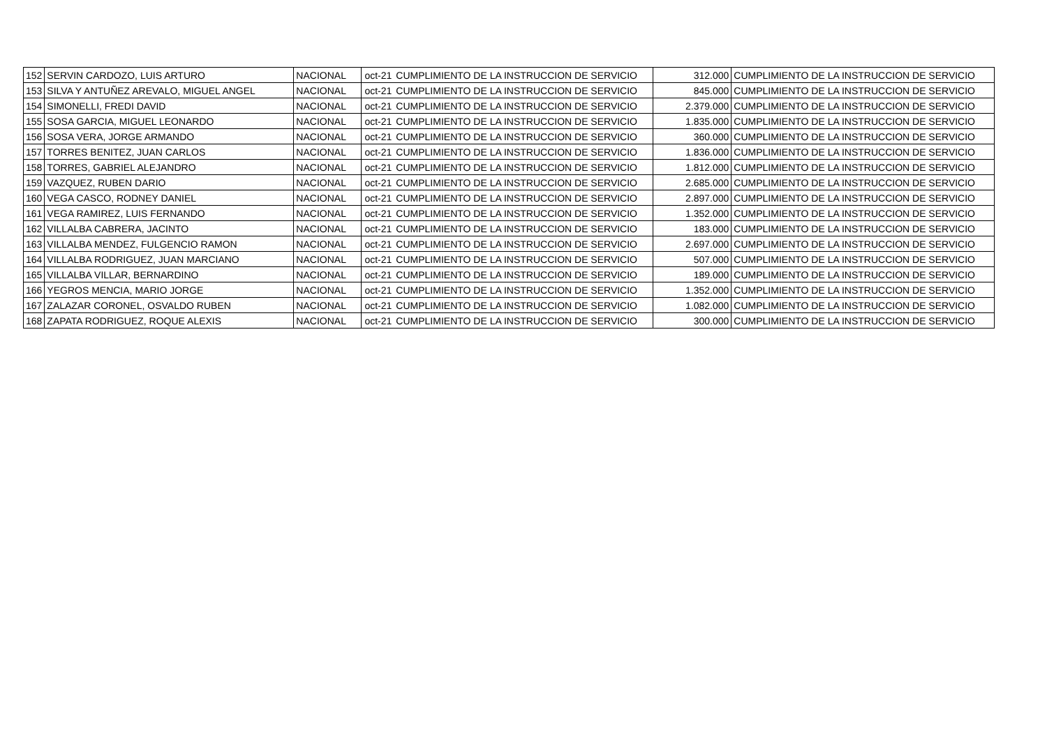| 152 | SERVIN CARDOZO, LUIS ARTURO | NACIONAL | oct-21 | CUMPLIMIENTO DE LA INSTRUCCION DE SERVICIO | 312.000 | CUMPLIMIENTO DE LA INSTRUCCION DE SERVICIO |
| 153 | SILVA Y ANTUÑEZ AREVALO, MIGUEL ANGEL | NACIONAL | oct-21 | CUMPLIMIENTO DE LA INSTRUCCION DE SERVICIO | 845.000 | CUMPLIMIENTO DE LA INSTRUCCION DE SERVICIO |
| 154 | SIMONELLI, FREDI DAVID | NACIONAL | oct-21 | CUMPLIMIENTO DE LA INSTRUCCION DE SERVICIO | 2.379.000 | CUMPLIMIENTO DE LA INSTRUCCION DE SERVICIO |
| 155 | SOSA GARCIA, MIGUEL LEONARDO | NACIONAL | oct-21 | CUMPLIMIENTO DE LA INSTRUCCION DE SERVICIO | 1.835.000 | CUMPLIMIENTO DE LA INSTRUCCION DE SERVICIO |
| 156 | SOSA VERA, JORGE ARMANDO | NACIONAL | oct-21 | CUMPLIMIENTO DE LA INSTRUCCION DE SERVICIO | 360.000 | CUMPLIMIENTO DE LA INSTRUCCION DE SERVICIO |
| 157 | TORRES BENITEZ, JUAN CARLOS | NACIONAL | oct-21 | CUMPLIMIENTO DE LA INSTRUCCION DE SERVICIO | 1.836.000 | CUMPLIMIENTO DE LA INSTRUCCION DE SERVICIO |
| 158 | TORRES, GABRIEL ALEJANDRO | NACIONAL | oct-21 | CUMPLIMIENTO DE LA INSTRUCCION DE SERVICIO | 1.812.000 | CUMPLIMIENTO DE LA INSTRUCCION DE SERVICIO |
| 159 | VAZQUEZ, RUBEN DARIO | NACIONAL | oct-21 | CUMPLIMIENTO DE LA INSTRUCCION DE SERVICIO | 2.685.000 | CUMPLIMIENTO DE LA INSTRUCCION DE SERVICIO |
| 160 | VEGA CASCO, RODNEY DANIEL | NACIONAL | oct-21 | CUMPLIMIENTO DE LA INSTRUCCION DE SERVICIO | 2.897.000 | CUMPLIMIENTO DE LA INSTRUCCION DE SERVICIO |
| 161 | VEGA RAMIREZ, LUIS FERNANDO | NACIONAL | oct-21 | CUMPLIMIENTO DE LA INSTRUCCION DE SERVICIO | 1.352.000 | CUMPLIMIENTO DE LA INSTRUCCION DE SERVICIO |
| 162 | VILLALBA CABRERA, JACINTO | NACIONAL | oct-21 | CUMPLIMIENTO DE LA INSTRUCCION DE SERVICIO | 183.000 | CUMPLIMIENTO DE LA INSTRUCCION DE SERVICIO |
| 163 | VILLALBA MENDEZ, FULGENCIO RAMON | NACIONAL | oct-21 | CUMPLIMIENTO DE LA INSTRUCCION DE SERVICIO | 2.697.000 | CUMPLIMIENTO DE LA INSTRUCCION DE SERVICIO |
| 164 | VILLALBA RODRIGUEZ, JUAN MARCIANO | NACIONAL | oct-21 | CUMPLIMIENTO DE LA INSTRUCCION DE SERVICIO | 507.000 | CUMPLIMIENTO DE LA INSTRUCCION DE SERVICIO |
| 165 | VILLALBA VILLAR, BERNARDINO | NACIONAL | oct-21 | CUMPLIMIENTO DE LA INSTRUCCION DE SERVICIO | 189.000 | CUMPLIMIENTO DE LA INSTRUCCION DE SERVICIO |
| 166 | YEGROS MENCIA, MARIO JORGE | NACIONAL | oct-21 | CUMPLIMIENTO DE LA INSTRUCCION DE SERVICIO | 1.352.000 | CUMPLIMIENTO DE LA INSTRUCCION DE SERVICIO |
| 167 | ZALAZAR CORONEL, OSVALDO RUBEN | NACIONAL | oct-21 | CUMPLIMIENTO DE LA INSTRUCCION DE SERVICIO | 1.082.000 | CUMPLIMIENTO DE LA INSTRUCCION DE SERVICIO |
| 168 | ZAPATA RODRIGUEZ, ROQUE ALEXIS | NACIONAL | oct-21 | CUMPLIMIENTO DE LA INSTRUCCION DE SERVICIO | 300.000 | CUMPLIMIENTO DE LA INSTRUCCION DE SERVICIO |